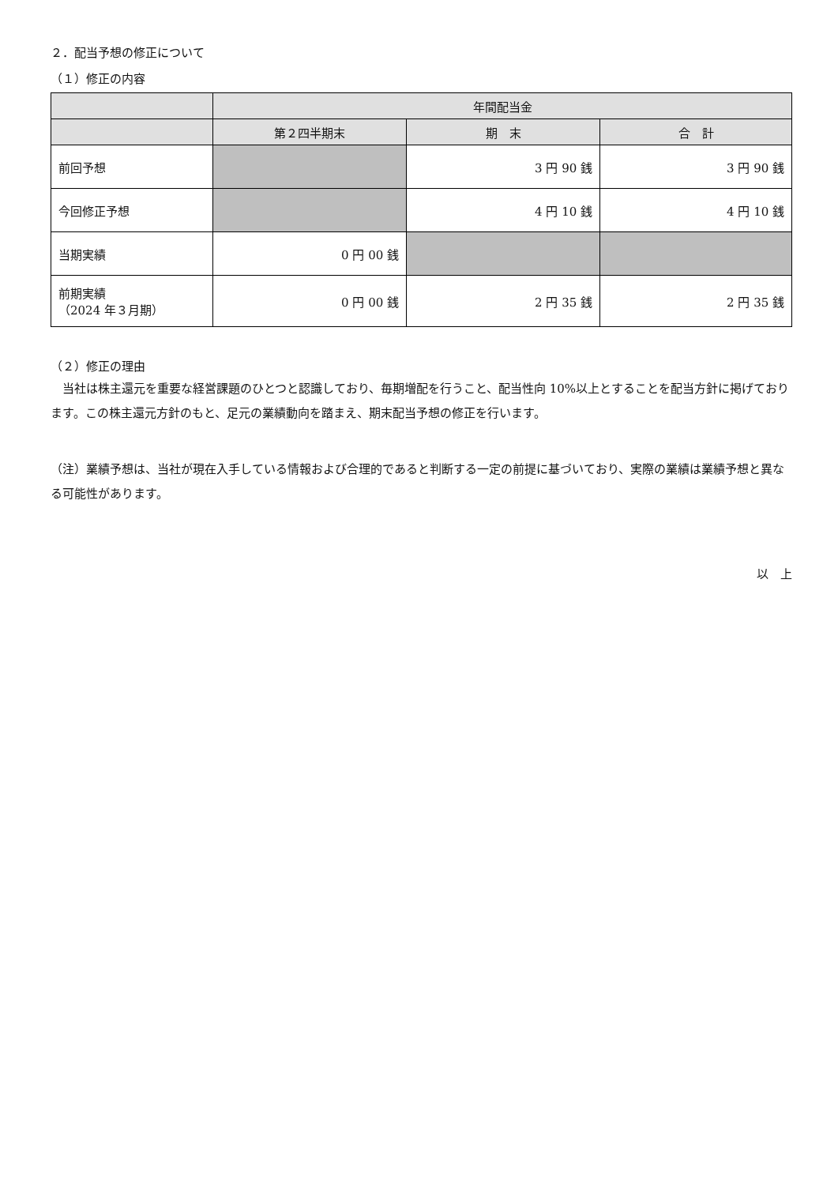２．配当予想の修正について
（１）修正の内容
| | 年間配当金 | | |
| --- | --- | --- | --- |
| | 第２四半期末 | 期 末 | 合 計 |
| 前回予想 | | 3 円 90 銭 | 3 円 90 銭 |
| 今回修正予想 | | 4 円 10 銭 | 4 円 10 銭 |
| 当期実績 | 0 円 00 銭 | | |
| 前期実績 （2024 年３月期） | 0 円 00 銭 | 2 円 35 銭 | 2 円 35 銭 |
（２）修正の理由
　当社は株主還元を重要な経営課題のひとつと認識しており、毎期増配を行うこと、配当性向 10%以上とすることを配当方針に掲げております。この株主還元方針のもと、足元の業績動向を踏まえ、期末配当予想の修正を行います。
（注）業績予想は、当社が現在入手している情報および合理的であると判断する一定の前提に基づいており、実際の業績は業績予想と異なる可能性があります。
以　上